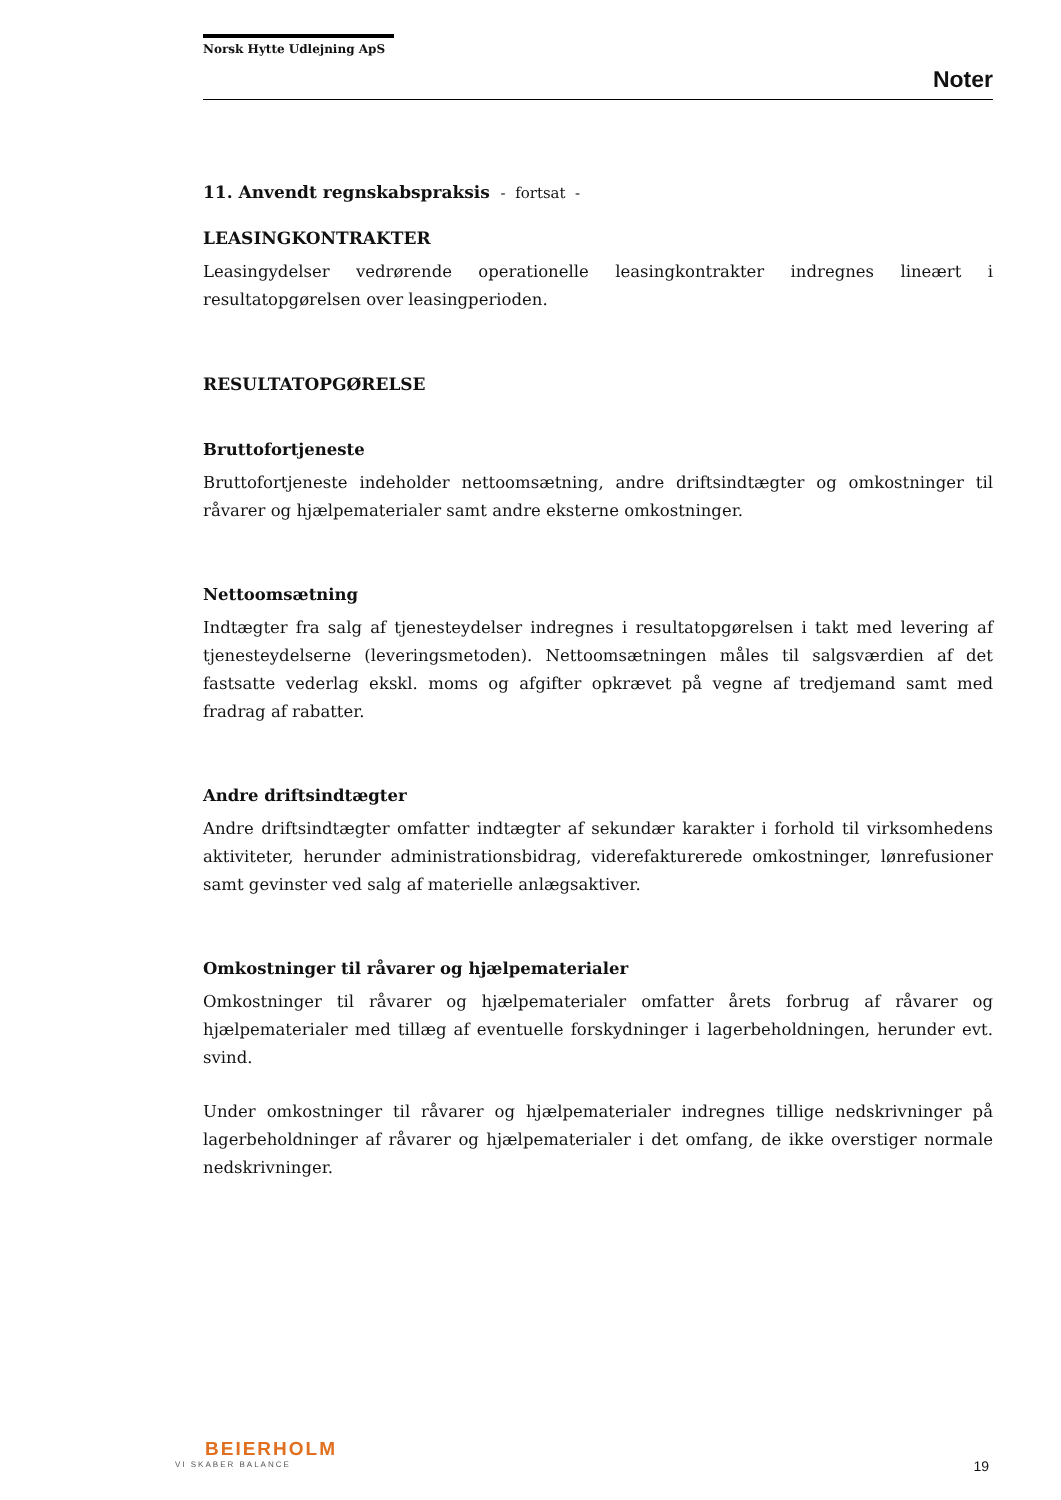Norsk Hytte Udlejning ApS
Noter
11. Anvendt regnskabspraksis - fortsat -
LEASINGKONTRAKTER
Leasingydelser vedrørende operationelle leasingkontrakter indregnes lineært i resultatopgørelsen over leasingperioden.
RESULTATOPGØRELSE
Bruttofortjeneste
Bruttofortjeneste indeholder nettoomsætning, andre driftsindtægter og omkostninger til råvarer og hjælpematerialer samt andre eksterne omkostninger.
Nettoomsætning
Indtægter fra salg af tjenesteydelser indregnes i resultatopgørelsen i takt med levering af tjenesteydelserne (leveringsmetoden). Nettoomsætningen måles til salgsværdien af det fastsatte vederlag ekskl. moms og afgifter opkrævet på vegne af tredjemand samt med fradrag af rabatter.
Andre driftsindtægter
Andre driftsindtægter omfatter indtægter af sekundær karakter i forhold til virksomhedens aktiviteter, herunder administrationsbidrag, viderefakturerede omkostninger, lønrefusioner samt gevinster ved salg af materielle anlægsaktiver.
Omkostninger til råvarer og hjælpematerialer
Omkostninger til råvarer og hjælpematerialer omfatter årets forbrug af råvarer og hjælpematerialer med tillæg af eventuelle forskydninger i lagerbeholdningen, herunder evt. svind.
Under omkostninger til råvarer og hjælpematerialer indregnes tillige nedskrivninger på lagerbeholdninger af råvarer og hjælpematerialer i det omfang, de ikke overstiger normale nedskrivninger.
BEIERHOLM
VI SKABER BALANCE
19